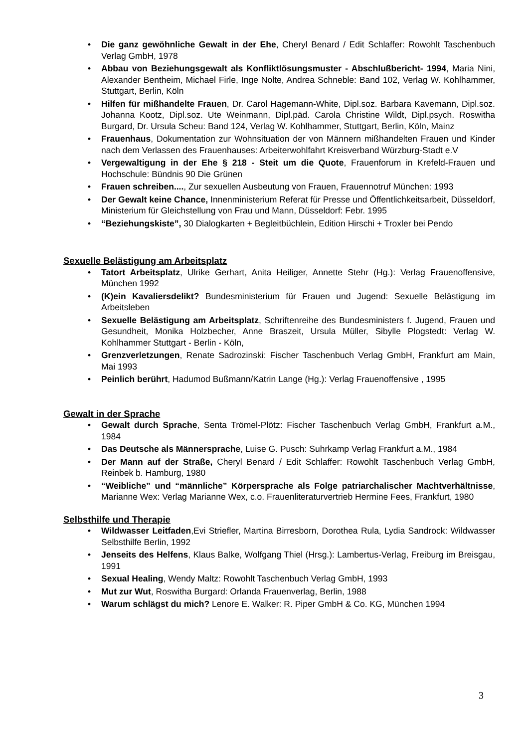• Die ganz gewöhnliche Gewalt in der Ehe, Cheryl Benard / Edit Schlaffer: Rowohlt Taschenbuch Verlag GmbH, 1978
• Abbau von Beziehungsgewalt als Konfliktlösungsmuster - Abschlußbericht- 1994, Maria Nini, Alexander Bentheim, Michael Firle, Inge Nolte, Andrea Schneble: Band 102, Verlag W. Kohlhammer, Stuttgart, Berlin, Köln
• Hilfen für mißhandelte Frauen, Dr. Carol Hagemann-White, Dipl.soz. Barbara Kavemann, Dipl.soz. Johanna Kootz, Dipl.soz. Ute Weinmann, Dipl.päd. Carola Christine Wildt, Dipl.psych. Roswitha Burgard, Dr. Ursula Scheu: Band 124, Verlag W. Kohlhammer, Stuttgart, Berlin, Köln, Mainz
• Frauenhaus, Dokumentation zur Wohnsituation der von Männern mißhandelten Frauen und Kinder nach dem Verlassen des Frauenhauses: Arbeiterwohlfahrt Kreisverband Würzburg-Stadt e.V
• Vergewaltigung in der Ehe § 218 - Steit um die Quote, Frauenforum in Krefeld-Frauen und Hochschule: Bündnis 90 Die Grünen
• Frauen schreiben...., Zur sexuellen Ausbeutung von Frauen, Frauennotruf München: 1993
• Der Gewalt keine Chance, Innenministerium Referat für Presse und Öffentlichkeitsarbeit, Düsseldorf, Ministerium für Gleichstellung von Frau und Mann, Düsseldorf: Febr. 1995
• “Beziehungskiste”, 30 Dialogkarten + Begleitbüchlein, Edition Hirschi + Troxler bei Pendo
Sexuelle Belästigung am Arbeitsplatz
• Tatort Arbeitsplatz, Ulrike Gerhart, Anita Heiliger, Annette Stehr (Hg.): Verlag Frauenoffensive, München 1992
• (K)ein Kavaliersdelikt? Bundesministerium für Frauen und Jugend: Sexuelle Belästigung im Arbeitsleben
• Sexuelle Belästigung am Arbeitsplatz, Schriftenreihe des Bundesministers f. Jugend, Frauen und Gesundheit, Monika Holzbecher, Anne Braszeit, Ursula Müller, Sibylle Plogstedt: Verlag W. Kohlhammer Stuttgart - Berlin - Köln,
• Grenzverletzungen, Renate Sadrozinski: Fischer Taschenbuch Verlag GmbH, Frankfurt am Main, Mai 1993
• Peinlich berührt, Hadumod Bußmann/Katrin Lange (Hg.): Verlag Frauenoffensive , 1995
Gewalt in der Sprache
• Gewalt durch Sprache, Senta Trömel-Plötz: Fischer Taschenbuch Verlag GmbH, Frankfurt a.M., 1984
• Das Deutsche als Männersprache, Luise G. Pusch: Suhrkamp Verlag Frankfurt a.M., 1984
• Der Mann auf der Straße, Cheryl Benard / Edit Schlaffer: Rowohlt Taschenbuch Verlag GmbH, Reinbek b. Hamburg, 1980
• “Weibliche” und “männliche” Körpersprache als Folge patriarchalischer Machtverhältnisse, Marianne Wex: Verlag Marianne Wex, c.o. Frauenliteraturvertrieb Hermine Fees, Frankfurt, 1980
Selbsthilfe und Therapie
• Wildwasser Leitfaden,Evi Striefler, Martina Birresborn, Dorothea Rula, Lydia Sandrock: Wildwasser Selbsthilfe Berlin, 1992
• Jenseits des Helfens, Klaus Balke, Wolfgang Thiel (Hrsg.): Lambertus-Verlag, Freiburg im Breisgau, 1991
• Sexual Healing, Wendy Maltz: Rowohlt Taschenbuch Verlag GmbH, 1993
• Mut zur Wut, Roswitha Burgard: Orlanda Frauenverlag, Berlin, 1988
• Warum schlägst du mich? Lenore E. Walker: R. Piper GmbH & Co. KG, München 1994
3